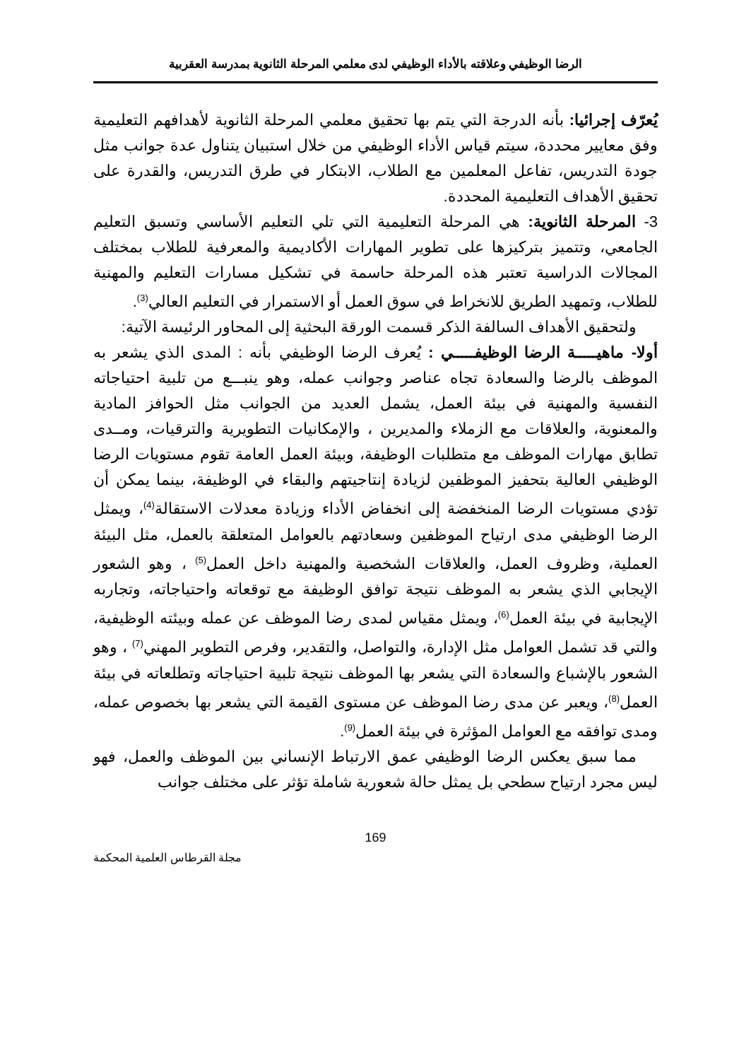الرضا الوظيفي وعلاقته بالأداء الوظيفي لدى معلمي المرحلة الثانوية بمدرسة العقربية
يُعرّف إجرائيا: بأنه الدرجة التي يتم بها تحقيق معلمي المرحلة الثانوية لأهدافهم التعليمية وفق معايير محددة، سيتم قياس الأداء الوظيفي من خلال استبيان يتناول عدة جوانب مثل جودة التدريس، تفاعل المعلمين مع الطلاب، الابتكار في طرق التدريس، والقدرة على تحقيق الأهداف التعليمية المحددة.
3- المرحلة الثانوية: هي المرحلة التعليمية التي تلي التعليم الأساسي وتسبق التعليم الجامعي، وتتميز بتركيزها على تطوير المهارات الأكاديمية والمعرفية للطلاب بمختلف المجالات الدراسية تعتبر هذه المرحلة حاسمة في تشكيل مسارات التعليم والمهنية للطلاب، وتمهيد الطريق للانخراط في سوق العمل أو الاستمرار في التعليم العالي<sup>(3)</sup>.
ولتحقيق الأهداف السالفة الذكر قسمت الورقة البحثية إلى المحاور الرئيسة الآتية:
أولا- ماهيـــــة الرضا الوظيفـــــي : يُعرف الرضا الوظيفي بأنه : المدى الذي يشعر به الموظف بالرضا والسعادة تجاه عناصر وجوانب عمله، وهو ينبـــع من تلبية احتياجاته النفسية والمهنية في بيئة العمل، يشمل العديد من الجوانب مثل الحوافز المادية والمعنوية، والعلاقات مع الزملاء والمديرين ، والإمكانيات التطويرية والترقيات، ومــدى تطابق مهارات الموظف مع متطلبات الوظيفة، وبيئة العمل العامة تقوم مستويات الرضا الوظيفي العالية بتحفيز الموظفين لزيادة إنتاجيتهم والبقاء في الوظيفة، بينما يمكن أن تؤدي مستويات الرضا المنخفضة إلى انخفاض الأداء وزيادة معدلات الاستقالة<sup>(4)</sup>، ويمثل الرضا الوظيفي مدى ارتياح الموظفين وسعادتهم بالعوامل المتعلقة بالعمل، مثل البيئة العملية، وظروف العمل، والعلاقات الشخصية والمهنية داخل العمل<sup>(5)</sup> ، وهو الشعور الإيجابي الذي يشعر به الموظف نتيجة توافق الوظيفة مع توقعاته واحتياجاته، وتجاربه الإيجابية في بيئة العمل<sup>(6)</sup>، ويمثل مقياس لمدى رضا الموظف عن عمله وبيئته الوظيفية، والتي قد تشمل العوامل مثل الإدارة، والتواصل، والتقدير، وفرص التطوير المهني<sup>(7)</sup> ، وهو الشعور بالإشباع والسعادة التي يشعر بها الموظف نتيجة تلبية احتياجاته وتطلعاته في بيئة العمل<sup>(8)</sup>، ويعبر عن مدى رضا الموظف عن مستوى القيمة التي يشعر بها بخصوص عمله، ومدى توافقه مع العوامل المؤثرة في بيئة العمل<sup>(9)</sup>.
مما سبق يعكس الرضا الوظيفي عمق الارتباط الإنساني بين الموظف والعمل، فهو ليس مجرد ارتياح سطحي بل يمثل حالة شعورية شاملة تؤثر على مختلف جوانب
169
مجلة القرطاس العلمية المحكمة